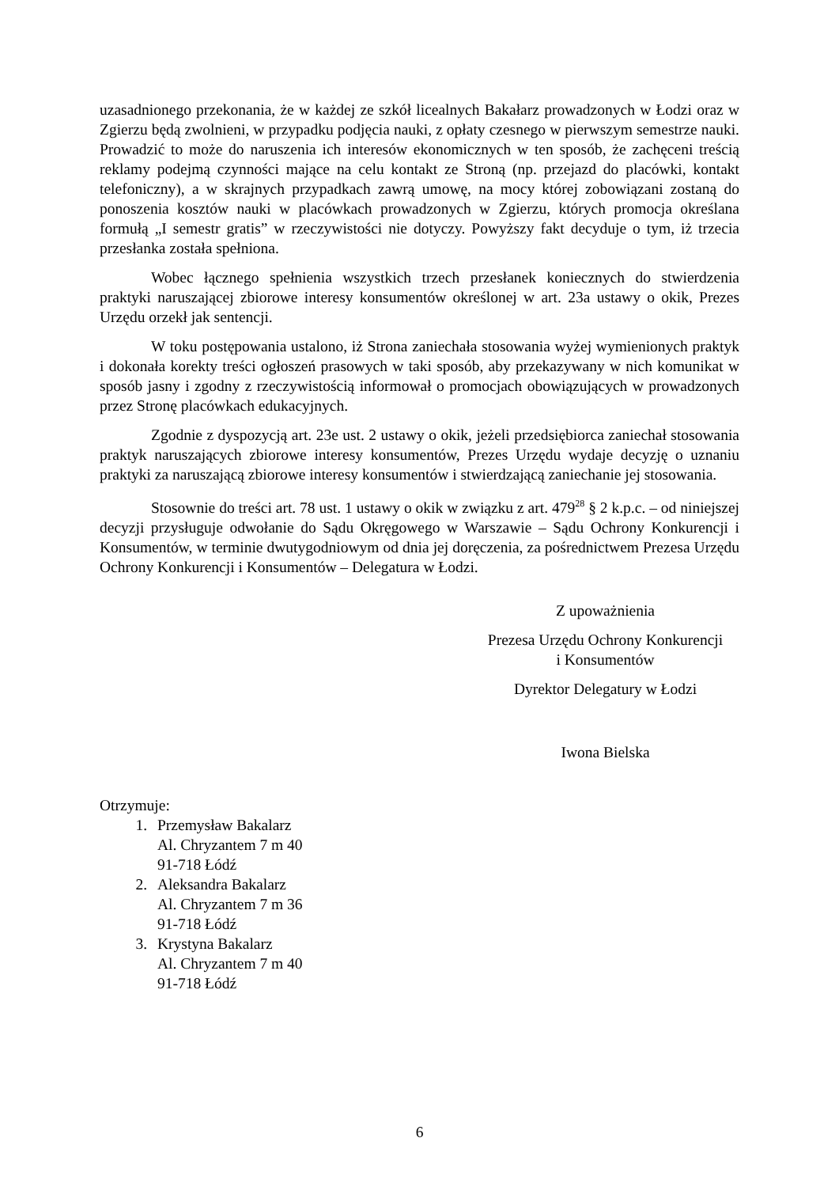uzasadnionego przekonania, że w każdej ze szkół licealnych Bakałarz prowadzonych w Łodzi oraz w Zgierzu będą zwolnieni, w przypadku podjęcia nauki, z opłaty czesnego w pierwszym semestrze nauki. Prowadzić to może do naruszenia ich interesów ekonomicznych w ten sposób, że zachęceni treścią reklamy podejmą czynności mające na celu kontakt ze Stroną (np. przejazd do placówki, kontakt telefoniczny), a w skrajnych przypadkach zawrą umowę, na mocy której zobowiązani zostaną do ponoszenia kosztów nauki w placówkach prowadzonych w Zgierzu, których promocja określana formułą „I semestr gratis” w rzeczywistości nie dotyczy. Powyższy fakt decyduje o tym, iż trzecia przesłanka została spełniona.
Wobec łącznego spełnienia wszystkich trzech przesłanek koniecznych do stwierdzenia praktyki naruszającej zbiorowe interesy konsumentów określonej w art. 23a ustawy o okik, Prezes Urzędu orzekł jak sentencji.
W toku postępowania ustalono, iż Strona zaniechała stosowania wyżej wymienionych praktyk i dokonała korekty treści ogłoszeń prasowych w taki sposób, aby przekazywany w nich komunikat w sposób jasny i zgodny z rzeczywistością informował o promocjach obowiązujących w prowadzonych przez Stronę placówkach edukacyjnych.
Zgodnie z dyspozycją art. 23e ust. 2 ustawy o okik, jeżeli przedsiębiorca zaniechał stosowania praktyk naruszających zbiorowe interesy konsumentów, Prezes Urzędu wydaje decyzję o uznaniu praktyki za naruszającą zbiorowe interesy konsumentów i stwierdzającą zaniechanie jej stosowania.
Stosownie do treści art. 78 ust. 1 ustawy o okik w związku z art. 479<sup>28</sup> § 2 k.p.c. – od niniejszej decyzji przysługuje odwołanie do Sądu Okręgowego w Warszawie – Sądu Ochrony Konkurencji i Konsumentów, w terminie dwutygodniowym od dnia jej doręczenia, za pośrednictwem Prezesa Urzędu Ochrony Konkurencji i Konsumentów – Delegatura w Łodzi.
Z upoważnienia
Prezesa Urzędu Ochrony Konkurencji
i Konsumentów
Dyrektor Delegatury w Łodzi
Iwona Bielska
Otrzymuje:
1. Przemysław Bakalarz
Al. Chryzantem 7 m 40
91-718 Łódź
2. Aleksandra Bakalarz
Al. Chryzantem 7 m 36
91-718 Łódź
3. Krystyna Bakalarz
Al. Chryzantem 7 m 40
91-718 Łódź
6